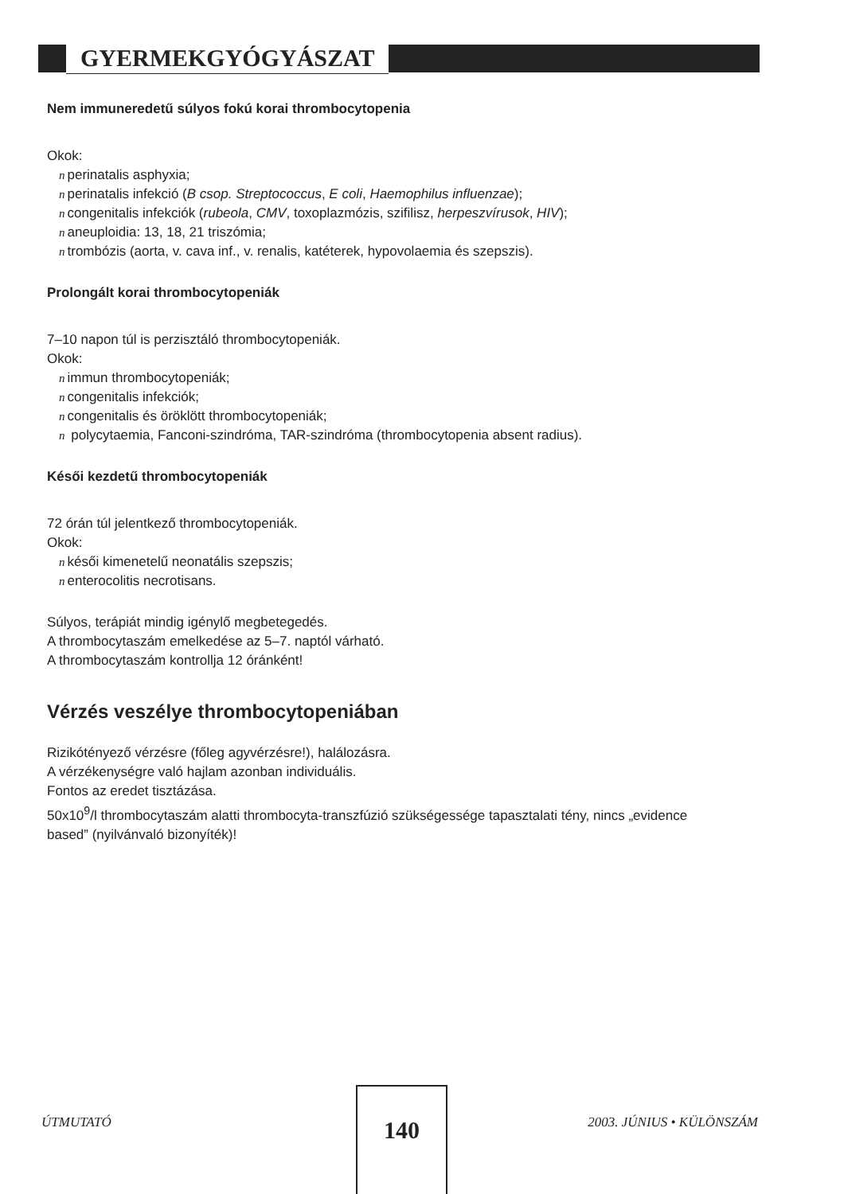GYERMEKGYÓGYÁSZAT
Nem immuneredetű súlyos fokú korai thrombocytopenia
Okok:
nperinatalis asphyxia;
nperinatalis infekció (B csop. Streptococcus, E coli, Haemophilus influenzae);
ncongenitalis infekciók (rubeola, CMV, toxoplazmózis, szifilisz, herpeszvírusok, HIV);
naneuploidia: 13, 18, 21 triszómia;
ntrombózis (aorta, v. cava inf., v. renalis, katéterek, hypovolaemia és szepszis).
Prolongált korai thrombocytopeniák
7–10 napon túl is perzisztáló thrombocytopeniák.
Okok:
nimmun thrombocytopeniák;
ncongenitalis infekciók;
ncongenitalis és öröklött thrombocytopeniák;
n polycytaemia, Fanconi-szindróma, TAR-szindróma (thrombocytopenia absent radius).
Késői kezdetű thrombocytopeniák
72 órán túl jelentkező thrombocytopeniák.
Okok:
nkésői kimenetelű neonatális szepszis;
nenterocolitis necrotisans.
Súlyos, terápiát mindig igénylő megbetegedés.
A thrombocytaszám emelkedése az 5–7. naptól várható.
A thrombocytaszám kontrollja 12 óránként!
Vérzés veszélye thrombocytopeniában
Rizikótényező vérzésre (főleg agyvérzésre!), halálozásra.
A vérzékenységre való hajlam azonban individuális.
Fontos az eredet tisztázása.
50x10<sup>9</sup>/l thrombocytaszám alatti thrombocyta-transzfúzió szükségessége tapasztalati tény, nincs „evidence based” (nyilvánvaló bizonyíték)!
ÚTMUTATÓ 2003. JÚNIUS • KÜLÖNSZÁM
140